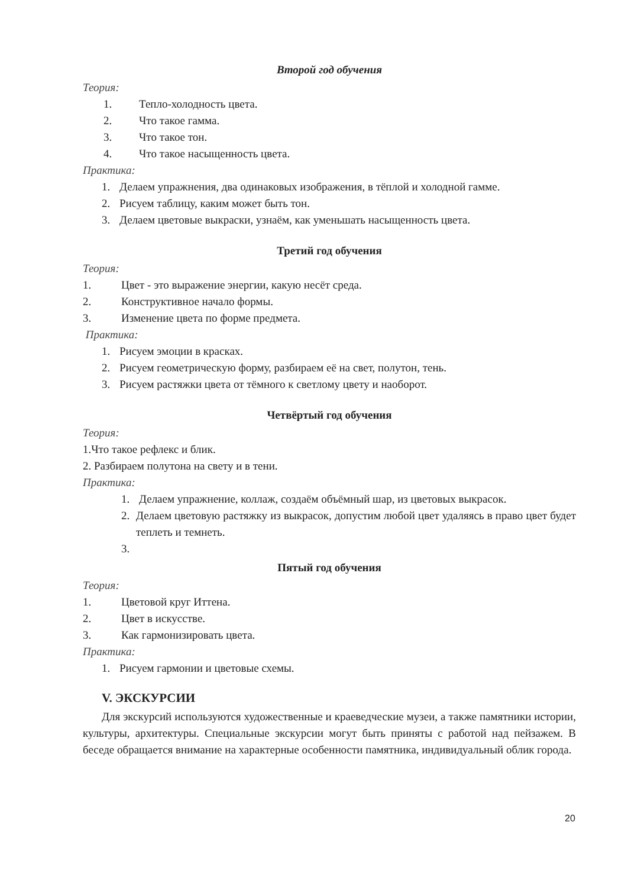Второй год обучения
Теория:
1. Тепло-холодность цвета.
2. Что такое гамма.
3. Что такое тон.
4. Что такое насыщенность цвета.
Практика:
1. Делаем упражнения, два одинаковых изображения, в тёплой и холодной гамме.
2. Рисуем таблицу, каким может быть тон.
3. Делаем цветовые выкраски, узнаём, как уменьшать насыщенность цвета.
Третий год обучения
Теория:
1. Цвет - это выражение энергии, какую несёт среда.
2. Конструктивное начало формы.
3. Изменение цвета по форме предмета.
Практика:
1. Рисуем эмоции в красках.
2. Рисуем геометрическую форму, разбираем её на свет, полутон, тень.
3. Рисуем растяжки цвета от тёмного к светлому цвету и наоборот.
Четвёртый год обучения
Теория:
1.Что такое рефлекс и блик.
2. Разбираем полутона на свету и в тени.
Практика:
1. Делаем упражнение, коллаж, создаём объёмный шар, из цветовых выкрасок.
2. Делаем цветовую растяжку из выкрасок, допустим любой цвет удаляясь в право цвет будет теплеть и темнеть.
3.
Пятый год обучения
Теория:
1. Цветовой круг Иттена.
2. Цвет в искусстве.
3. Как гармонизировать цвета.
Практика:
1. Рисуем гармонии и цветовые схемы.
V. ЭКСКУРСИИ
Для экскурсий используются художественные и краеведческие музеи, а также памятники истории, культуры, архитектуры. Специальные экскурсии могут быть приняты с работой над пейзажем. В беседе обращается внимание на характерные особенности памятника, индивидуальный облик города.
20